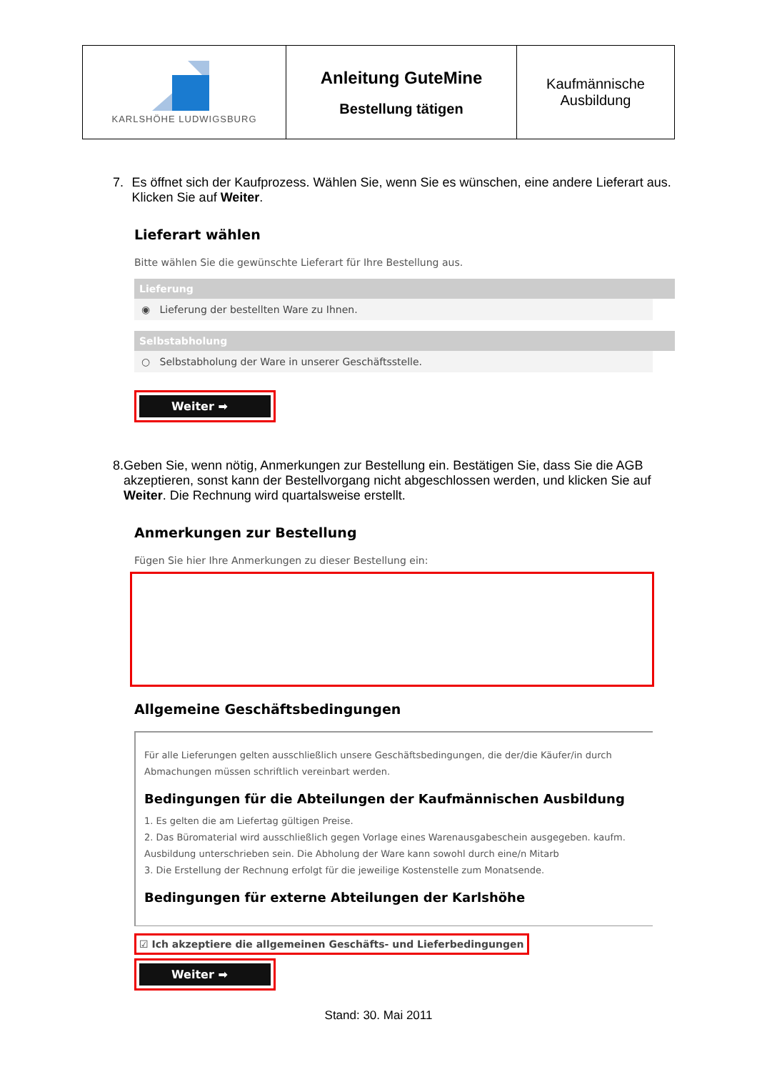| KARLSHÖHE LUDWIGSBURG | Anleitung GuteMine Bestellung tätigen | Kaufmännische Ausbildung |
7. Es öffnet sich der Kaufprozess. Wählen Sie, wenn Sie es wünschen, eine andere Lieferart aus. Klicken Sie auf Weiter.
Lieferart wählen
Bitte wählen Sie die gewünschte Lieferart für Ihre Bestellung aus.
Lieferung
◉ Lieferung der bestellten Ware zu Ihnen.
Selbstabholung
○ Selbstabholung der Ware in unserer Geschäftsstelle.
Weiter ➡
8. Geben Sie, wenn nötig, Anmerkungen zur Bestellung ein. Bestätigen Sie, dass Sie die AGB akzeptieren, sonst kann der Bestellvorgang nicht abgeschlossen werden, und klicken Sie auf Weiter. Die Rechnung wird quartalsweise erstellt.
Anmerkungen zur Bestellung
Fügen Sie hier Ihre Anmerkungen zu dieser Bestellung ein:
Allgemeine Geschäftsbedingungen
Für alle Lieferungen gelten ausschließlich unsere Geschäftsbedingungen, die der/die Käufer/in durch Abmachungen müssen schriftlich vereinbart werden.
Bedingungen für die Abteilungen der Kaufmännischen Ausbildung
1. Es gelten die am Liefertag gültigen Preise.
2. Das Büromaterial wird ausschließlich gegen Vorlage eines Warenausgabeschein ausgegeben. kaufm. Ausbildung unterschrieben sein. Die Abholung der Ware kann sowohl durch eine/n Mitarb
3. Die Erstellung der Rechnung erfolgt für die jeweilige Kostenstelle zum Monatsende.
Bedingungen für externe Abteilungen der Karlshöhe
☑ Ich akzeptiere die allgemeinen Geschäfts- und Lieferbedingungen
Weiter ➡
Stand: 30. Mai 2011